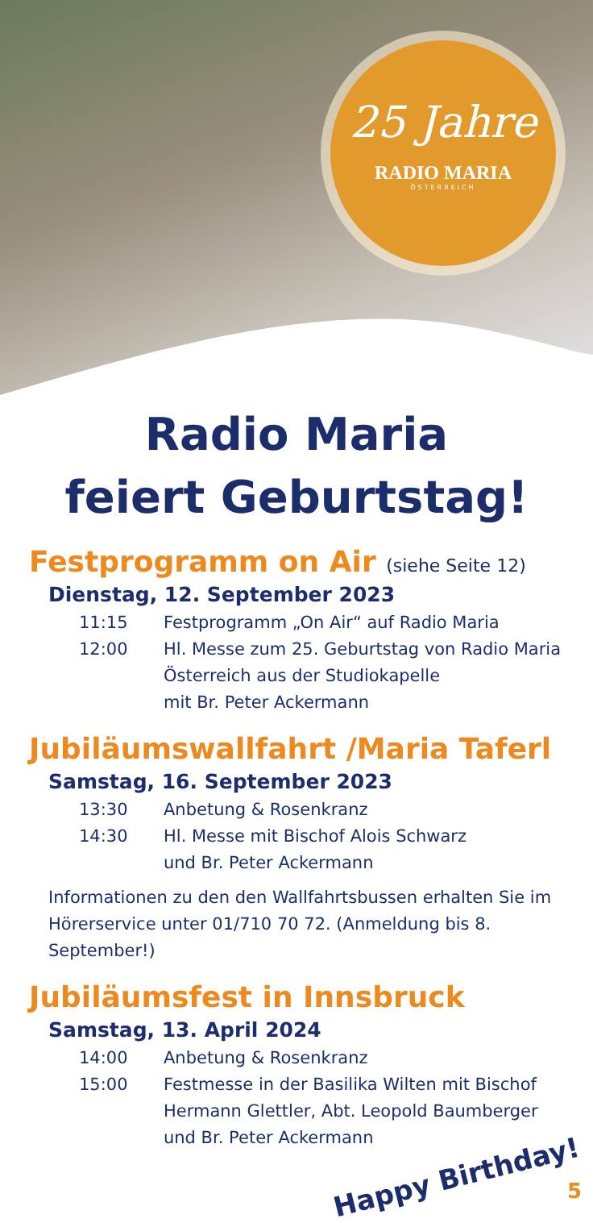25 Jahre
RADIO MARIA
ÖSTERREICH
Radio Maria
feiert Geburtstag!
Festprogramm on Air (siehe Seite 12)
Dienstag, 12. September 2023
11:15 Festprogramm „On Air“ auf Radio Maria
12:00 Hl. Messe zum 25. Geburtstag von Radio Maria Österreich aus der Studiokapelle
mit Br. Peter Ackermann
Jubiläumswallfahrt /Maria Taferl
Samstag, 16. September 2023
13:30 Anbetung & Rosenkranz
14:30 Hl. Messe mit Bischof Alois Schwarz
und Br. Peter Ackermann
Informationen zu den den Wallfahrtsbussen erhalten Sie im Hörerservice unter 01/710 70 72. (Anmeldung bis 8. September!)
Jubiläumsfest in Innsbruck
Samstag, 13. April 2024
14:00 Anbetung & Rosenkranz
15:00 Festmesse in der Basilika Wilten mit Bischof Hermann Glettler, Abt. Leopold Baumberger
und Br. Peter Ackermann
Happy Birthday! 5